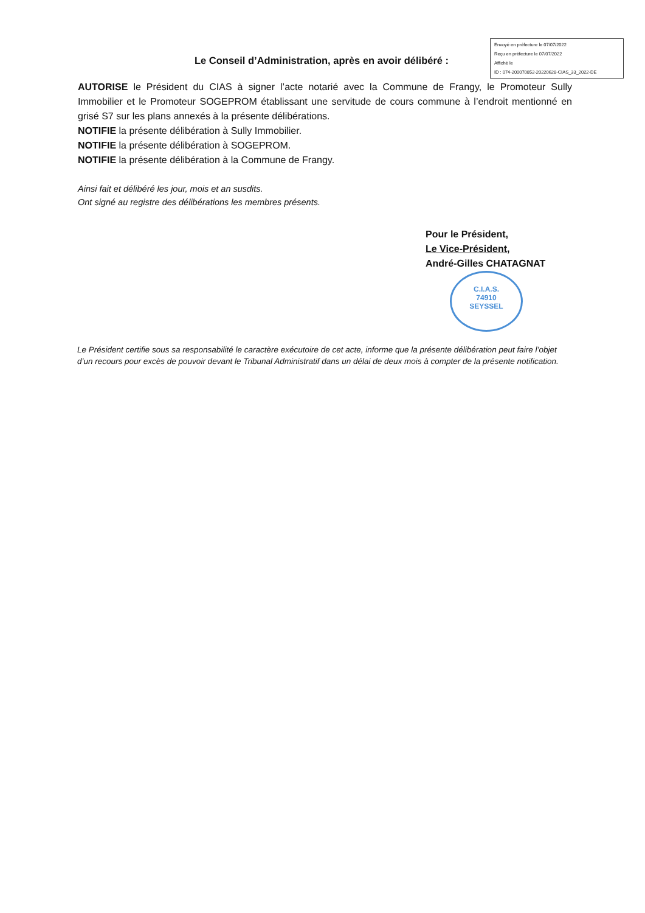Envoyé en préfecture le 07/07/2022
Reçu en préfecture le 07/07/2022
Affiché le
ID : 074-200070852-20220628-CIAS_33_2022-DE
Le Conseil d’Administration, après en avoir délibéré :
AUTORISE le Président du CIAS à signer l’acte notarié avec la Commune de Frangy, le Promoteur Sully Immobilier et le Promoteur SOGEPROM établissant une servitude de cours commune à l’endroit mentionné en grisé S7 sur les plans annexés à la présente délibérations.
NOTIFIE la présente délibération à Sully Immobilier.
NOTIFIE la présente délibération à SOGEPROM.
NOTIFIE la présente délibération à la Commune de Frangy.
Ainsi fait et délibéré les jour, mois et an susdits.
Ont signé au registre des délibérations les membres présents.
Pour le Président,
Le Vice-Président,
André-Gilles CHATAGNAT
C.I.A.S.
74910
SEYSSEL
Le Président certifie sous sa responsabilité le caractère exécutoire de cet acte, informe que la présente délibération peut faire l’objet d’un recours pour excès de pouvoir devant le Tribunal Administratif dans un délai de deux mois à compter de la présente notification.